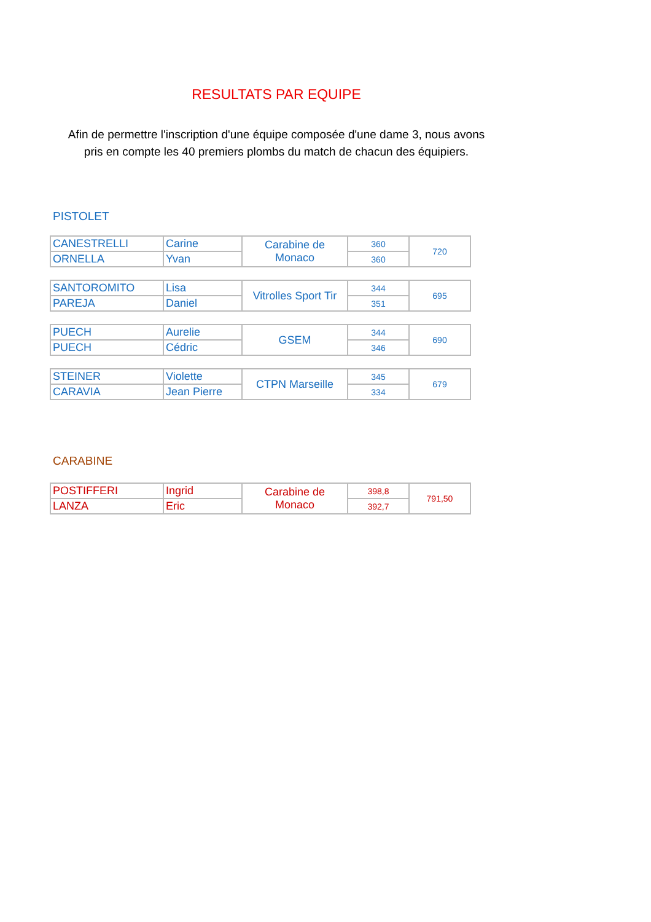RESULTATS PAR EQUIPE
Afin de permettre l'inscription d'une équipe composée d'une dame 3, nous avons
pris en compte les 40 premiers plombs du match de chacun des équipiers.
PISTOLET
| CANESTRELLI | Carine | Carabine de Monaco | 360 | 720 |
| ORNELLA | Yvan | | 360 | |
| SANTOROMITO | Lisa | Vitrolles Sport Tir | 344 | 695 |
| PAREJA | Daniel | | 351 | |
| PUECH | Aurelie | GSEM | 344 | 690 |
| PUECH | Cédric | | 346 | |
| STEINER | Violette | CTPN Marseille | 345 | 679 |
| CARAVIA | Jean Pierre | | 334 | |
CARABINE
| POSTIFFERI | Ingrid | Carabine de Monaco | 398,8 | 791,50 |
| LANZA | Eric | | 392,7 | |